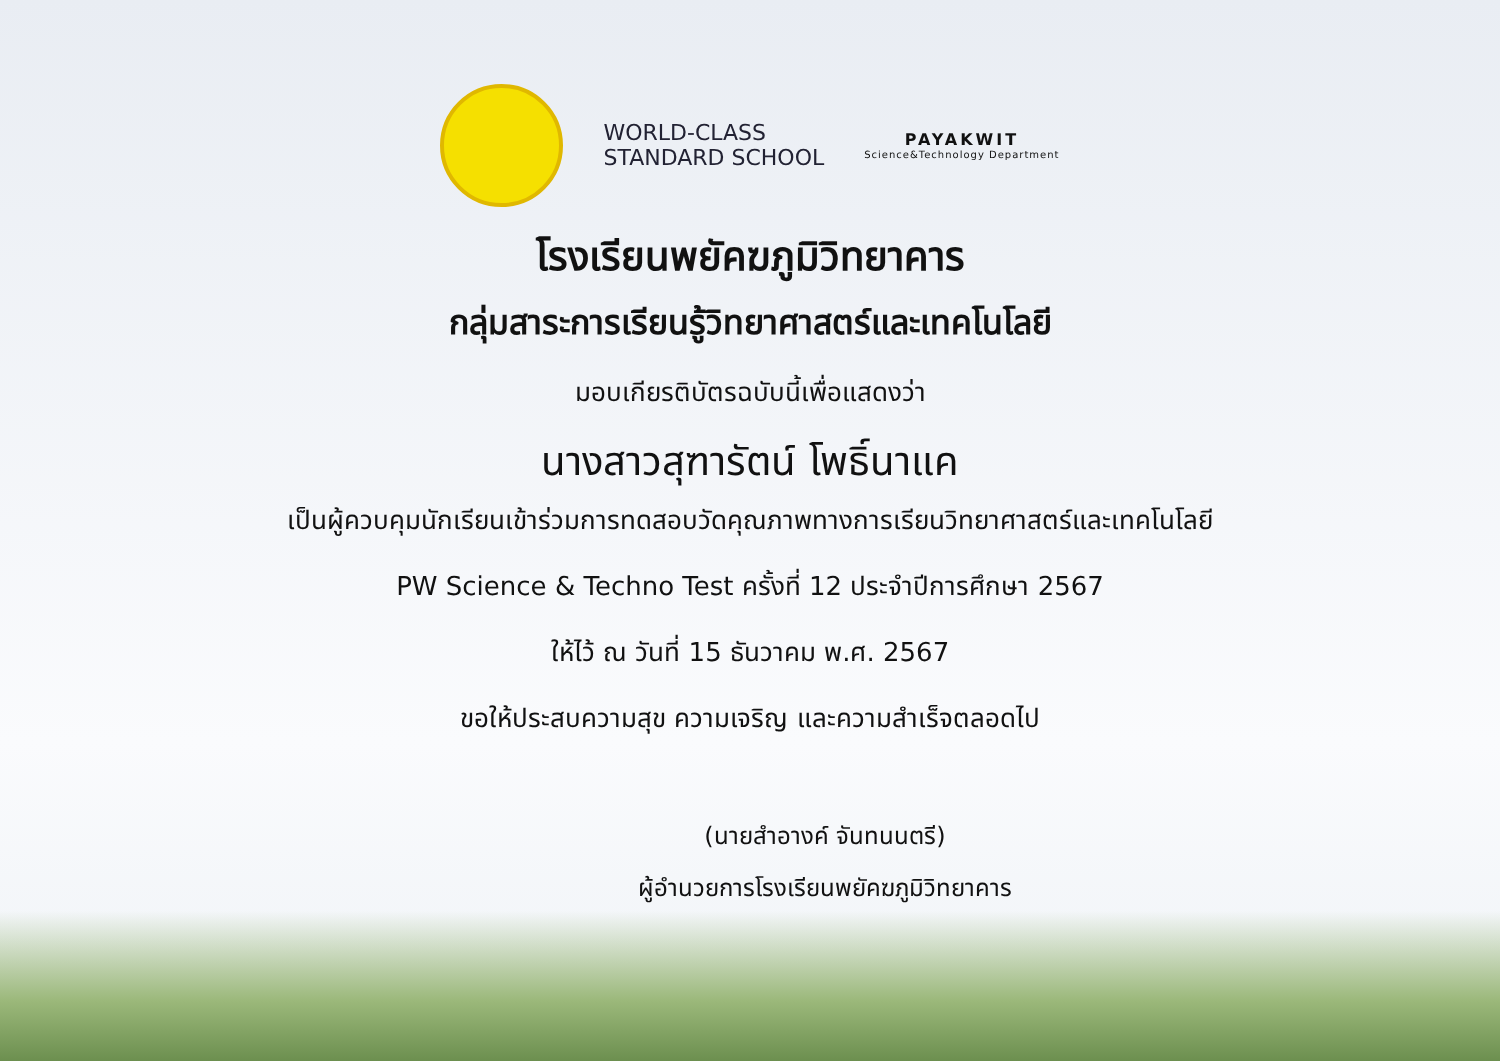WORLD-CLASS
STANDARD SCHOOL
PAYAKWIT
Science&Technology Department
โรงเรียนพยัคฆภูมิวิทยาคาร
กลุ่มสาระการเรียนรู้วิทยาศาสตร์และเทคโนโลยี
มอบเกียรติบัตรฉบับนี้เพื่อแสดงว่า
นางสาวสุฑารัตน์ โพธิ์นาแค
เป็นผู้ควบคุมนักเรียนเข้าร่วมการทดสอบวัดคุณภาพทางการเรียนวิทยาศาสตร์และเทคโนโลยี
PW Science & Techno Test ครั้งที่ 12 ประจำปีการศึกษา 2567
ให้ไว้ ณ วันที่ 15 ธันวาคม พ.ศ. 2567
ขอให้ประสบความสุข ความเจริญ และความสำเร็จตลอดไป
(นายสำอางค์ จันทนนตรี)
ผู้อำนวยการโรงเรียนพยัคฆภูมิวิทยาคาร